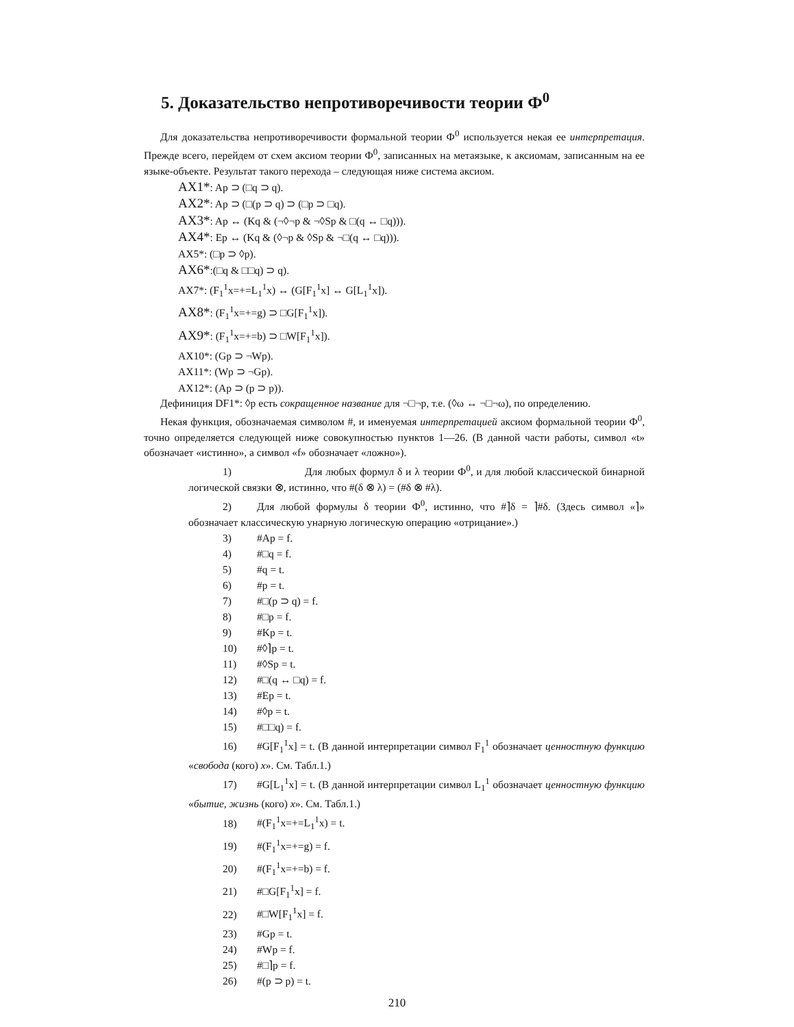5. Доказательство непротиворечивости теории Ф<sup>0</sup>
Для доказательства непротиворечивости формальной теории Ф<sup>0</sup> используется некая ее интерпретация. Прежде всего, перейдем от схем аксиом теории Ф<sup>0</sup>, записанных на метаязыке, к аксиомам, записанным на ее языке-объекте. Результат такого перехода – следующая ниже система аксиом.
AX1*: Ap ⊃ (□q ⊃ q).
AX2*: Ap ⊃ (□(p ⊃ q) ⊃ (□p ⊃ □q).
AX3*: Ap ↔ (Kq & (¬◊¬p & ¬◊Sp & □(q ↔ □q))).
AX4*: Ep ↔ (Kq & (◊¬p & ◊Sp & ¬□(q ↔ □q))).
AX5*: (□p ⊃ ◊p).
AX6*:(□q & □□q) ⊃ q).
AX7*: (F<sub>1</sub><sup>1</sup>x=+=L<sub>1</sub><sup>1</sup>x) ↔ (G[F<sub>1</sub><sup>1</sup>x] ↔ G[L<sub>1</sub><sup>1</sup>x]).
AX8*: (F<sub>1</sub><sup>1</sup>x=+=g) ⊃ □G[F<sub>1</sub><sup>1</sup>x]).
AX9*: (F<sub>1</sub><sup>1</sup>x=+=b) ⊃ □W[F<sub>1</sub><sup>1</sup>x]).
AX10*: (Gp ⊃ ¬Wp).
AX11*: (Wp ⊃ ¬Gp).
AX12*: (Ap ⊃ (p ⊃ p)).
Дефиниция DF1*: ◊p есть сокращенное название для ¬□¬p, т.е. (◊ω ↔ ¬□¬ω), по определению.
Некая функция, обозначаемая символом #, и именуемая интерпретацией аксиом формальной теории Ф<sup>0</sup>, точно определяется следующей ниже совокупностью пунктов 1—26. (В данной части работы, символ «t» обозначает «истинно», а символ «f» обозначает «ложно»).
1) Для любых формул δ и λ теории Ф<sup>0</sup>, и для любой классической бинарной логической связки ⊗, истинно, что #(δ ⊗ λ) = (#δ ⊗ #λ).
2) Для любой формулы δ теории Ф<sup>0</sup>, истинно, что #⌉δ = ⌉#δ. (Здесь символ «⌉» обозначает классическую унарную логическую операцию «отрицание».)
3) #Ap = f.
4) #□q = f.
5) #q = t.
6) #p = t.
7) #□(p ⊃ q) = f.
8) #□p = f.
9) #Kp = t.
10) #◊⌉p = t.
11) #◊Sp = t.
12) #□(q ↔ □q) = f.
13) #Ep = t.
14) #◊p = t.
15) #□□q) = f.
16) #G[F<sub>1</sub><sup>1</sup>x] = t. (В данной интерпретации символ F<sub>1</sub><sup>1</sup> обозначает ценностную функцию «свобода (кого) x». См. Табл.1.)
17) #G[L<sub>1</sub><sup>1</sup>x] = t. (В данной интерпретации символ L<sub>1</sub><sup>1</sup> обозначает ценностную функцию «бытие, жизнь (кого) x». См. Табл.1.)
18) #(F<sub>1</sub><sup>1</sup>x=+=L<sub>1</sub><sup>1</sup>x) = t.
19) #(F<sub>1</sub><sup>1</sup>x=+=g) = f.
20) #(F<sub>1</sub><sup>1</sup>x=+=b) = f.
21) #□G[F<sub>1</sub><sup>1</sup>x] = f.
22) #□W[F<sub>1</sub><sup>1</sup>x] = f.
23) #Gp = t.
24) #Wp = f.
25) #□⌉p = f.
26) #(p ⊃ p) = t.
210